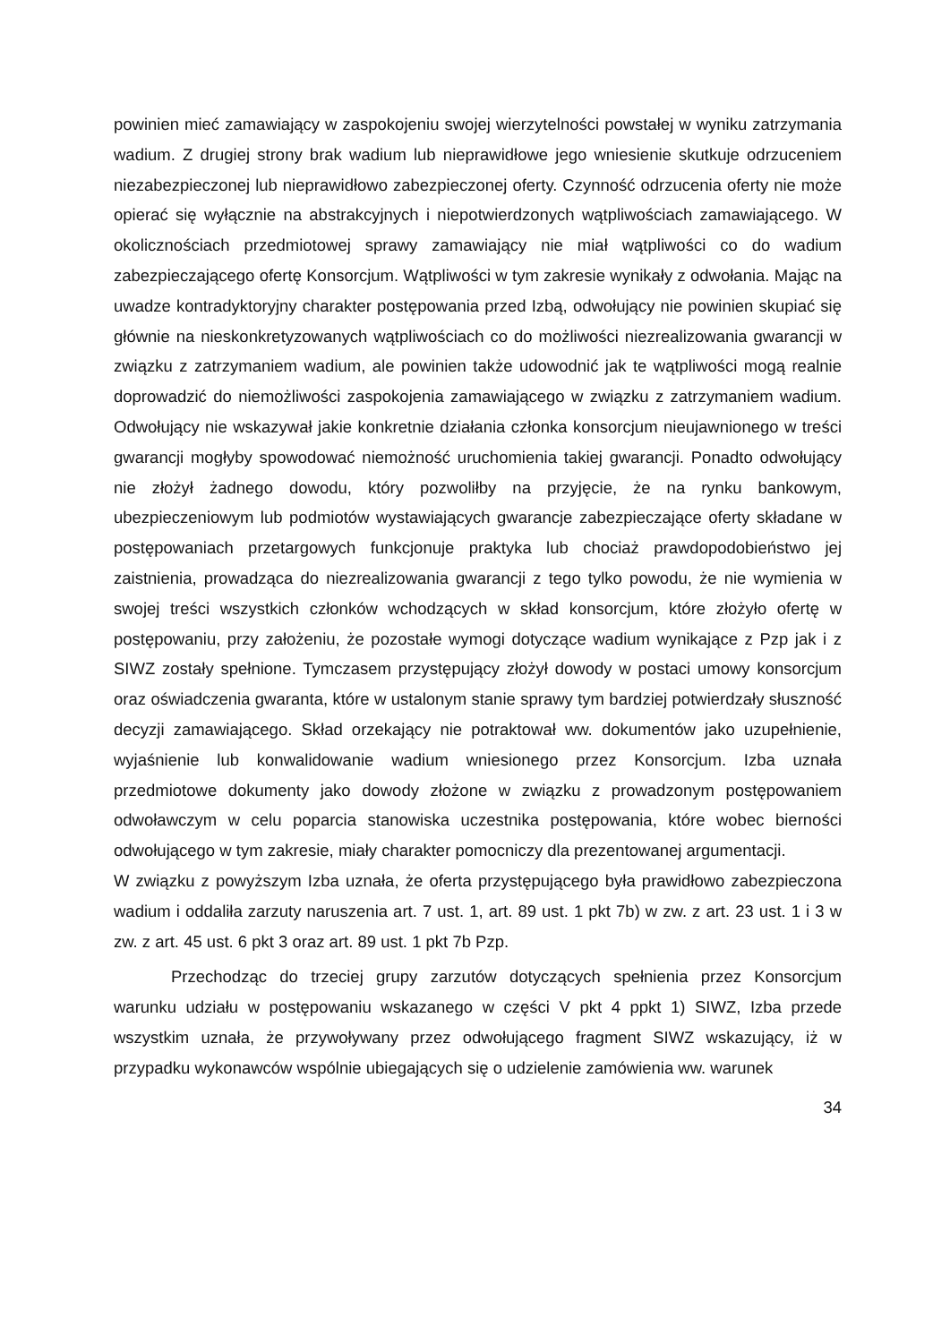powinien mieć zamawiający w zaspokojeniu swojej wierzytelności powstałej w wyniku zatrzymania wadium. Z drugiej strony brak wadium lub nieprawidłowe jego wniesienie skutkuje odrzuceniem niezabezpieczonej lub nieprawidłowo zabezpieczonej oferty. Czynność odrzucenia oferty nie może opierać się wyłącznie na abstrakcyjnych i niepotwierdzonych wątpliwościach zamawiającego. W okolicznościach przedmiotowej sprawy zamawiający nie miał wątpliwości co do wadium zabezpieczającego ofertę Konsorcjum. Wątpliwości w tym zakresie wynikały z odwołania. Mając na uwadze kontradyktoryjny charakter postępowania przed Izbą, odwołujący nie powinien skupiać się głównie na nieskonkretyzowanych wątpliwościach co do możliwości niezrealizowania gwarancji w związku z zatrzymaniem wadium, ale powinien także udowodnić jak te wątpliwości mogą realnie doprowadzić do niemożliwości zaspokojenia zamawiającego w związku z zatrzymaniem wadium. Odwołujący nie wskazywał jakie konkretnie działania członka konsorcjum nieujawnionego w treści gwarancji mogłyby spowodować niemożność uruchomienia takiej gwarancji. Ponadto odwołujący nie złożył żadnego dowodu, który pozwoliłby na przyjęcie, że na rynku bankowym, ubezpieczeniowym lub podmiotów wystawiających gwarancje zabezpieczające oferty składane w postępowaniach przetargowych funkcjonuje praktyka lub chociaż prawdopodobieństwo jej zaistnienia, prowadząca do niezrealizowania gwarancji z tego tylko powodu, że nie wymienia w swojej treści wszystkich członków wchodzących w skład konsorcjum, które złożyło ofertę w postępowaniu, przy założeniu, że pozostałe wymogi dotyczące wadium wynikające z Pzp jak i z SIWZ zostały spełnione. Tymczasem przystępujący złożył dowody w postaci umowy konsorcjum oraz oświadczenia gwaranta, które w ustalonym stanie sprawy tym bardziej potwierdzały słuszność decyzji zamawiającego. Skład orzekający nie potraktował ww. dokumentów jako uzupełnienie, wyjaśnienie lub konwalidowanie wadium wniesionego przez Konsorcjum. Izba uznała przedmiotowe dokumenty jako dowody złożone w związku z prowadzonym postępowaniem odwoławczym w celu poparcia stanowiska uczestnika postępowania, które wobec bierności odwołującego w tym zakresie, miały charakter pomocniczy dla prezentowanej argumentacji.
W związku z powyższym Izba uznała, że oferta przystępującego była prawidłowo zabezpieczona wadium i oddaliła zarzuty naruszenia art. 7 ust. 1, art. 89 ust. 1 pkt 7b) w zw. z art. 23 ust. 1 i 3 w zw. z art. 45 ust. 6 pkt 3 oraz art. 89 ust. 1 pkt 7b Pzp.
Przechodząc do trzeciej grupy zarzutów dotyczących spełnienia przez Konsorcjum warunku udziału w postępowaniu wskazanego w części V pkt 4 ppkt 1) SIWZ, Izba przede wszystkim uznała, że przywoływany przez odwołującego fragment SIWZ wskazujący, iż w przypadku wykonawców wspólnie ubiegających się o udzielenie zamówienia ww. warunek
34